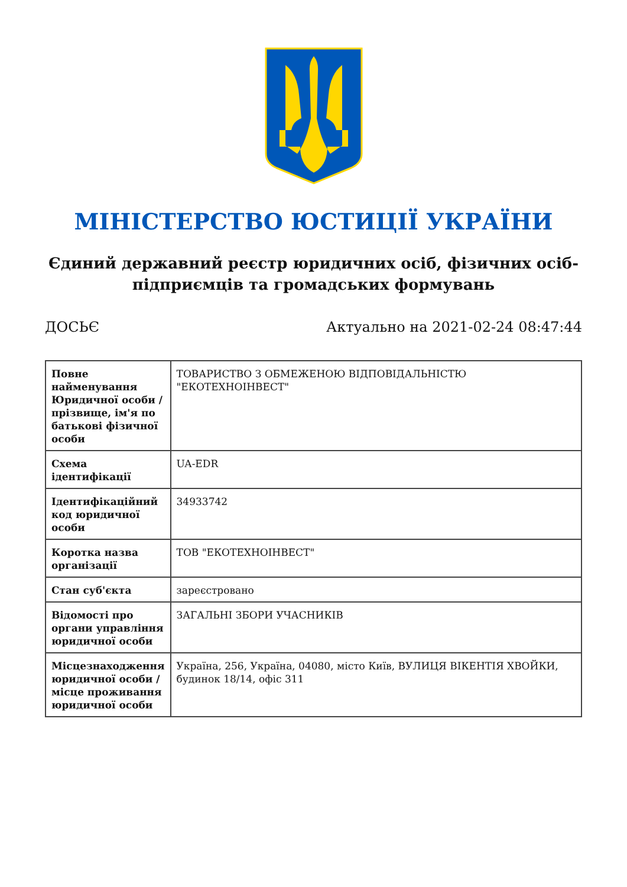МІНІСТЕРСТВО ЮСТИЦІЇ УКРАЇНИ
Єдиний державний реєстр юридичних осіб, фізичних осіб-підприємців та громадських формувань
ДОСЬЄ Актуально на 2021-02-24 08:47:44
| Повне найменування Юридичної особи / прізвище, ім'я по батькові фізичної особи | ТОВАРИСТВО З ОБМЕЖЕНОЮ ВІДПОВІДАЛЬНІСТЮ "ЕКОТЕХНОІНВЕСТ" |
| Схема ідентифікації | UA-EDR |
| Ідентифікаційний код юридичної особи | 34933742 |
| Коротка назва організації | ТОВ "ЕКОТЕХНОІНВЕСТ" |
| Стан суб'єкта | зареєстровано |
| Відомості про органи управління юридичної особи | ЗАГАЛЬНІ ЗБОРИ УЧАСНИКІВ |
| Місцезнаходження юридичної особи / місце проживання юридичної особи | Україна, 256, Україна, 04080, місто Київ, ВУЛИЦЯ ВІКЕНТІЯ ХВОЙКИ, будинок 18/14, офіс 311 |